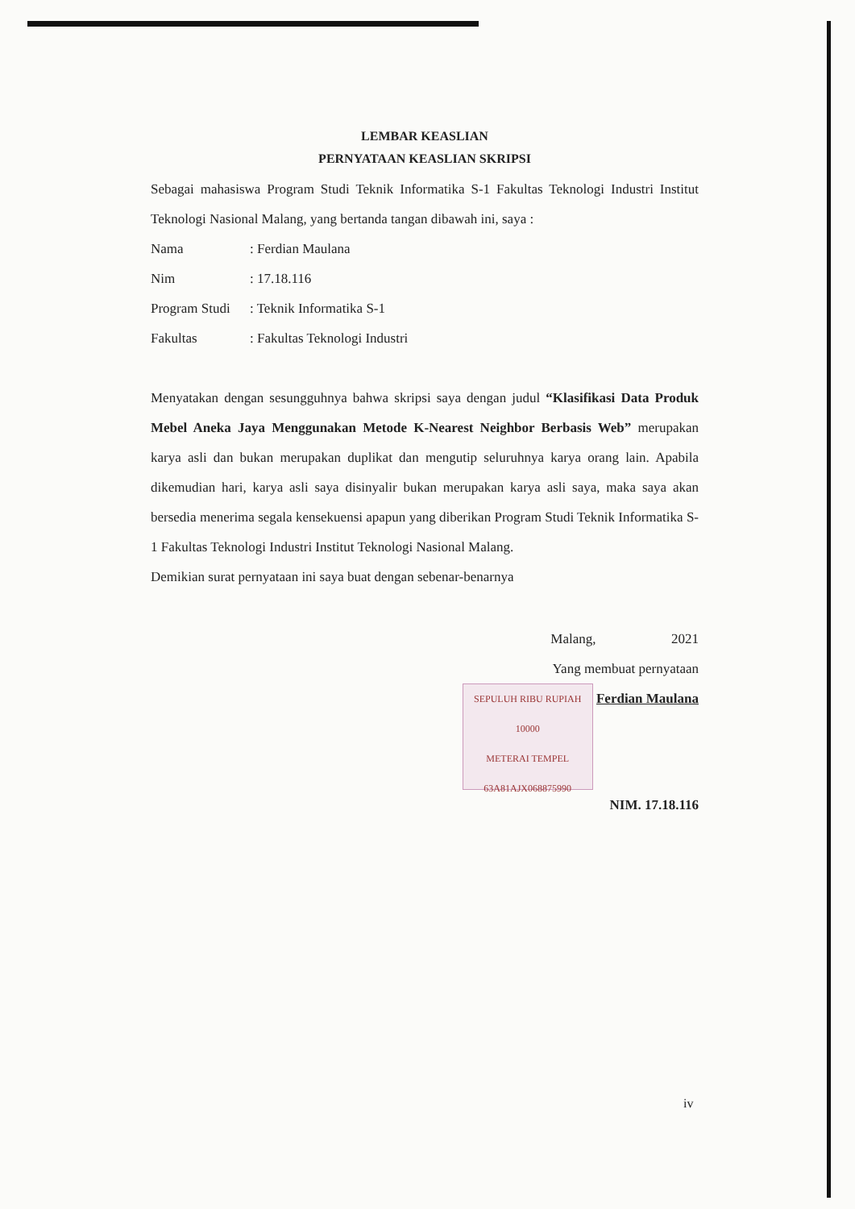LEMBAR KEASLIAN
PERNYATAAN KEASLIAN SKRIPSI
Sebagai mahasiswa Program Studi Teknik Informatika S-1 Fakultas Teknologi Industri Institut Teknologi Nasional Malang, yang bertanda tangan dibawah ini, saya :
Nama: Ferdian Maulana
Nim: 17.18.116
Program Studi: Teknik Informatika S-1
Fakultas: Fakultas Teknologi Industri
Menyatakan dengan sesungguhnya bahwa skripsi saya dengan judul “Klasifikasi Data Produk Mebel Aneka Jaya Menggunakan Metode K-Nearest Neighbor Berbasis Web” merupakan karya asli dan bukan merupakan duplikat dan mengutip seluruhnya karya orang lain. Apabila dikemudian hari, karya asli saya disinyalir bukan merupakan karya asli saya, maka saya akan bersedia menerima segala kensekuensi apapun yang diberikan Program Studi Teknik Informatika S-1 Fakultas Teknologi Industri Institut Teknologi Nasional Malang.
Demikian surat pernyataan ini saya buat dengan sebenar-benarnya
Malang, 2021
Yang membuat pernyataan
SEPULUH RIBU RUPIAH 10000
METERAI TEMPEL
63A81AJX068875990 Ferdian Maulana
NIM. 17.18.116
iv